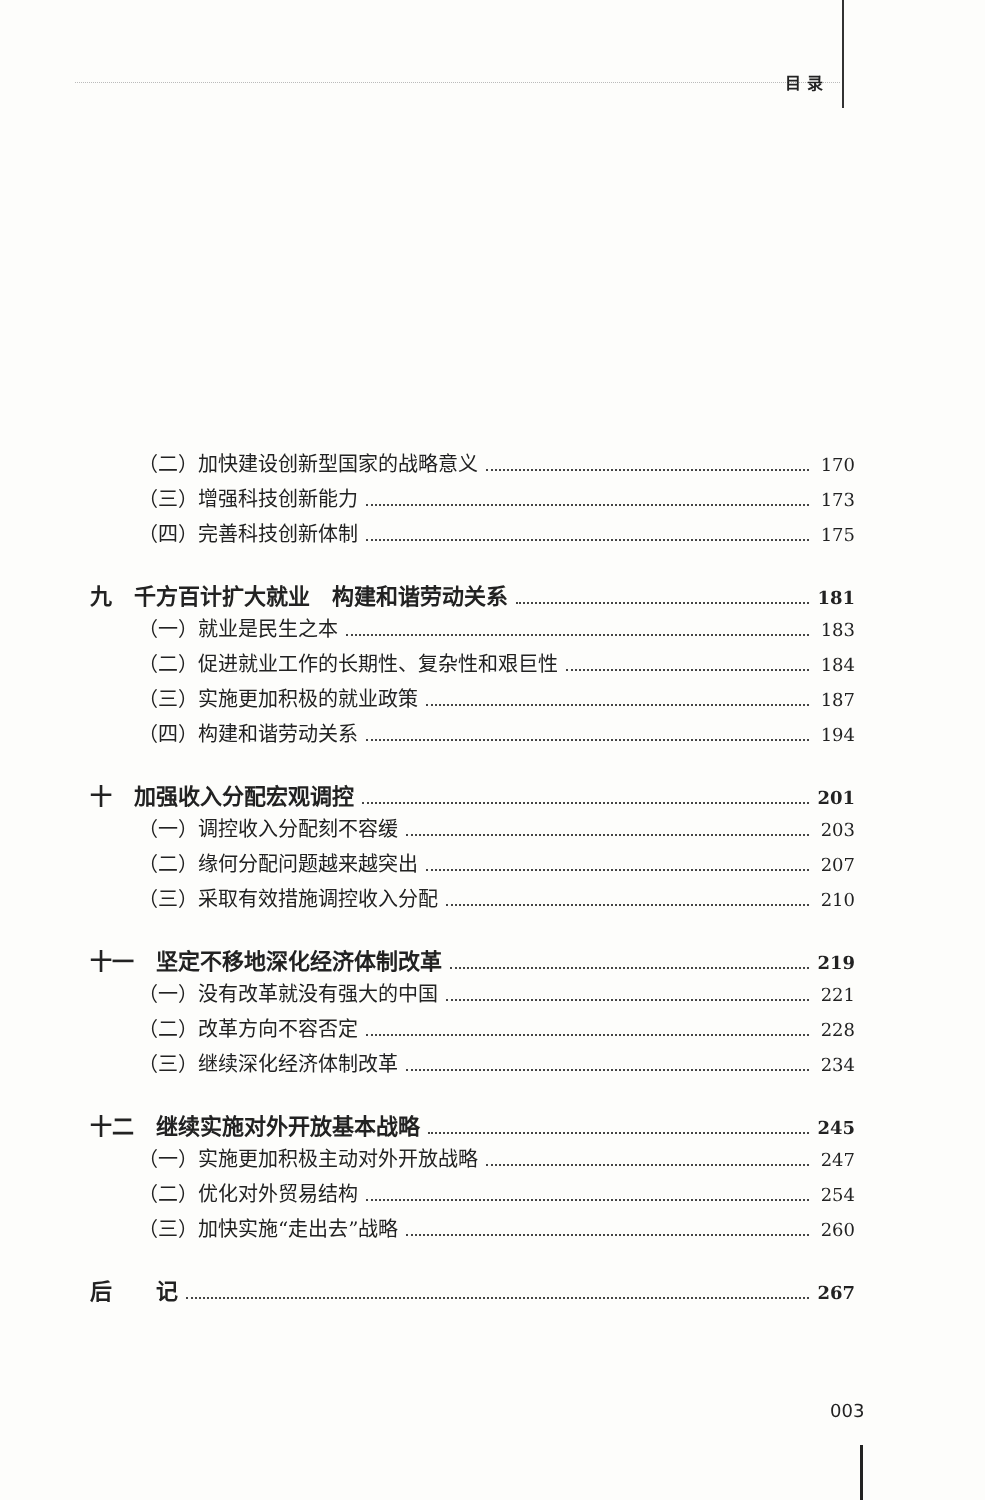目 录
（二）加快建设创新型国家的战略意义 170
（三）增强科技创新能力 173
（四）完善科技创新体制 175
九　千方百计扩大就业　构建和谐劳动关系 181
（一）就业是民生之本 183
（二）促进就业工作的长期性、复杂性和艰巨性 184
（三）实施更加积极的就业政策 187
（四）构建和谐劳动关系 194
十　加强收入分配宏观调控 201
（一）调控收入分配刻不容缓 203
（二）缘何分配问题越来越突出 207
（三）采取有效措施调控收入分配 210
十一　坚定不移地深化经济体制改革 219
（一）没有改革就没有强大的中国 221
（二）改革方向不容否定 228
（三）继续深化经济体制改革 234
十二　继续实施对外开放基本战略 245
（一）实施更加积极主动对外开放战略 247
（二）优化对外贸易结构 254
（三）加快实施“走出去”战略 260
后　　记 267
003